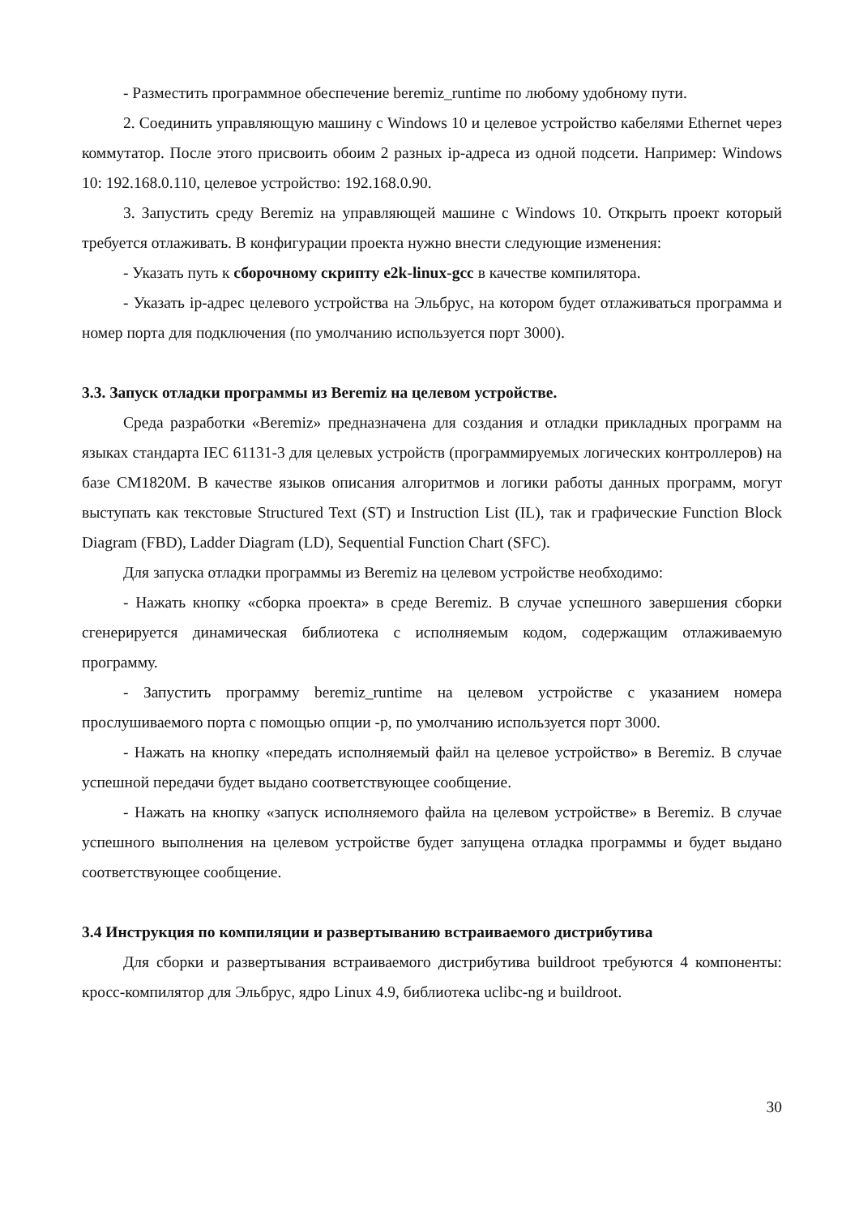- Разместить программное обеспечение beremiz_runtime по любому удобному пути.
2. Соединить управляющую машину с Windows 10 и целевое устройство кабелями Ethernet через коммутатор. После этого присвоить обоим 2 разных ip-адреса из одной подсети. Например: Windows 10: 192.168.0.110, целевое устройство: 192.168.0.90.
3. Запустить среду Beremiz на управляющей машине с Windows 10. Открыть проект который требуется отлаживать. В конфигурации проекта нужно внести следующие изменения:
- Указать путь к сборочному скрипту e2k-linux-gcc в качестве компилятора.
- Указать ip-адрес целевого устройства на Эльбрус, на котором будет отлаживаться программа и номер порта для подключения (по умолчанию используется порт 3000).
3.3. Запуск отладки программы из Beremiz на целевом устройстве.
Среда разработки «Beremiz» предназначена для создания и отладки прикладных программ на языках стандарта IEC 61131-3 для целевых устройств (программируемых логических контроллеров) на базе СМ1820М. В качестве языков описания алгоритмов и логики работы данных программ, могут выступать как текстовые Structured Text (ST) и Instruction List (IL), так и графические Function Block Diagram (FBD), Ladder Diagram (LD), Sequential Function Chart (SFC).
Для запуска отладки программы из Beremiz на целевом устройстве необходимо:
- Нажать кнопку «сборка проекта» в среде Beremiz. В случае успешного завершения сборки сгенерируется динамическая библиотека с исполняемым кодом, содержащим отлаживаемую программу.
- Запустить программу beremiz_runtime на целевом устройстве с указанием номера прослушиваемого порта с помощью опции -p, по умолчанию используется порт 3000.
- Нажать на кнопку «передать исполняемый файл на целевое устройство» в Beremiz. В случае успешной передачи будет выдано соответствующее сообщение.
- Нажать на кнопку «запуск исполняемого файла на целевом устройстве» в Beremiz. В случае успешного выполнения на целевом устройстве будет запущена отладка программы и будет выдано соответствующее сообщение.
3.4 Инструкция по компиляции и развертыванию встраиваемого дистрибутива
Для сборки и развертывания встраиваемого дистрибутива buildroot требуются 4 компоненты: кросс-компилятор для Эльбрус, ядро Linux 4.9, библиотека uclibc-ng и buildroot.
30